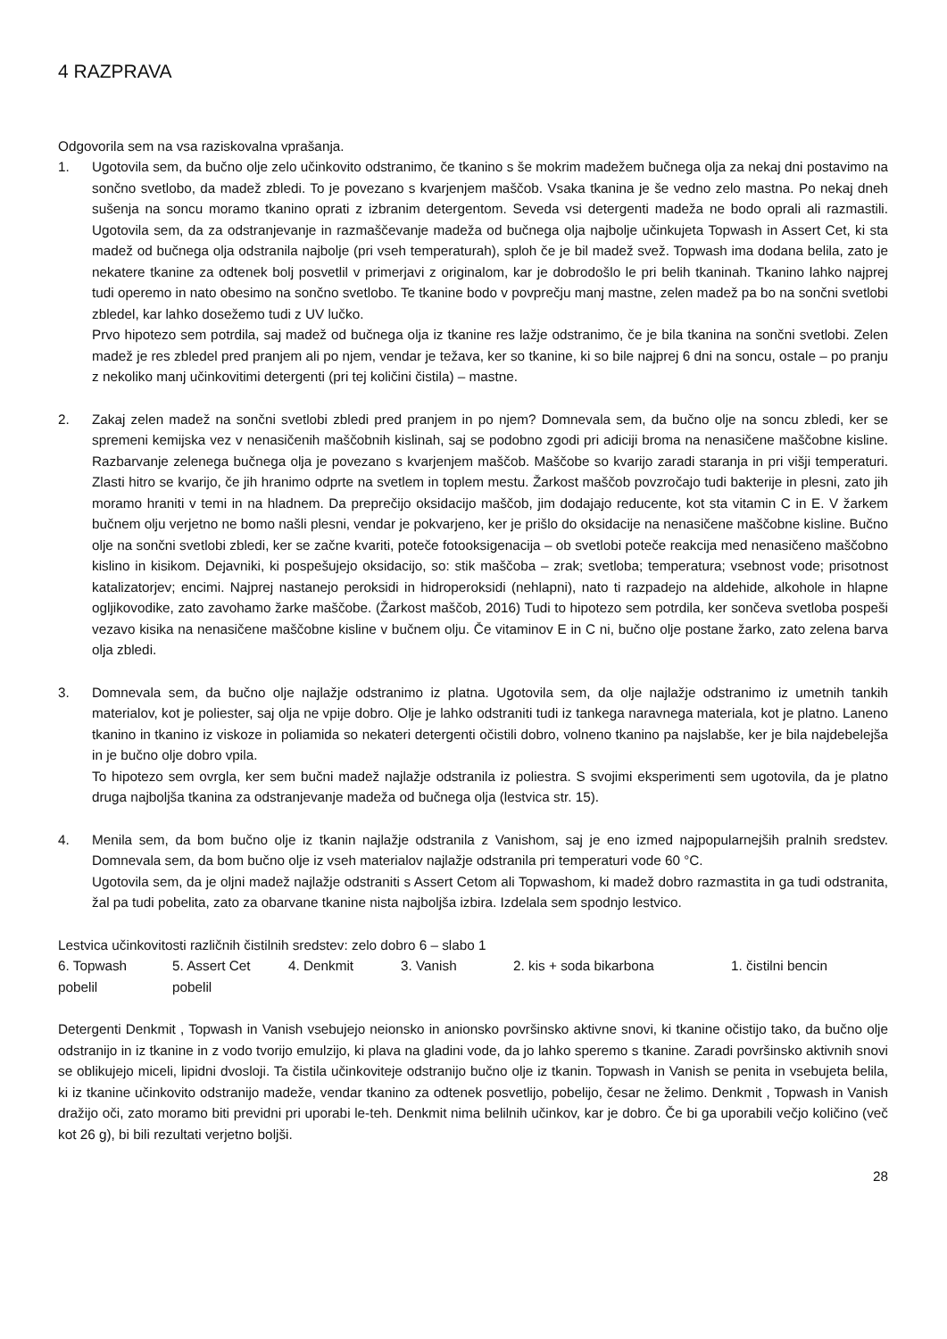4 RAZPRAVA
Odgovorila sem na vsa raziskovalna vprašanja.
1. Ugotovila sem, da bučno olje zelo učinkovito odstranimo, če tkanino s še mokrim madežem bučnega olja za nekaj dni postavimo na sončno svetlobo, da madež zbledi. To je povezano s kvarjenjem maščob. Vsaka tkanina je še vedno zelo mastna. Po nekaj dneh sušenja na soncu moramo tkanino oprati z izbranim detergentom. Seveda vsi detergenti madeža ne bodo oprali ali razmastili. Ugotovila sem, da za odstranjevanje in razmaščevanje madeža od bučnega olja najbolje učinkujeta Topwash in Assert Cet, ki sta madež od bučnega olja odstranila najbolje (pri vseh temperaturah), sploh če je bil madež svež. Topwash ima dodana belila, zato je nekatere tkanine za odtenek bolj posvetlil v primerjavi z originalom, kar je dobrodošlo le pri belih tkaninah. Tkanino lahko najprej tudi operemo in nato obesimo na sončno svetlobo. Te tkanine bodo v povprečju manj mastne, zelen madež pa bo na sončni svetlobi zbledel, kar lahko dosežemo tudi z UV lučko.
Prvo hipotezo sem potrdila, saj madež od bučnega olja iz tkanine res lažje odstranimo, če je bila tkanina na sončni svetlobi. Zelen madež je res zbledel pred pranjem ali po njem, vendar je težava, ker so tkanine, ki so bile najprej 6 dni na soncu, ostale – po pranju z nekoliko manj učinkovitimi detergenti (pri tej količini čistila) – mastne.
2. Zakaj zelen madež na sončni svetlobi zbledi pred pranjem in po njem? Domnevala sem, da bučno olje na soncu zbledi, ker se spremeni kemijska vez v nenasičenih maščobnih kislinah, saj se podobno zgodi pri adiciji broma na nenasičene maščobne kisline. Razbarvanje zelenega bučnega olja je povezano s kvarjenjem maščob. Maščobe so kvarijo zaradi staranja in pri višji temperaturi. Zlasti hitro se kvarijo, če jih hranimo odprte na svetlem in toplem mestu. Žarkost maščob povzročajo tudi bakterije in plesni, zato jih moramo hraniti v temi in na hladnem. Da preprečijo oksidacijo maščob, jim dodajajo reducente, kot sta vitamin C in E. V žarkem bučnem olju verjetno ne bomo našli plesni, vendar je pokvarjeno, ker je prišlo do oksidacije na nenasičene maščobne kisline. Bučno olje na sončni svetlobi zbledi, ker se začne kvariti, poteče fotooksigenacija – ob svetlobi poteče reakcija med nenasičeno maščobno kislino in kisikom. Dejavniki, ki pospešujejo oksidacijo, so: stik maščoba – zrak; svetloba; temperatura; vsebnost vode; prisotnost katalizatorjev; encimi. Najprej nastanejo peroksidi in hidroperoksidi (nehlapni), nato ti razpadejo na aldehide, alkohole in hlapne ogljikovodike, zato zavohamo žarke maščobe. (Žarkost maščob, 2016) Tudi to hipotezo sem potrdila, ker sončeva svetloba pospeši vezavo kisika na nenasičene maščobne kisline v bučnem olju. Če vitaminov E in C ni, bučno olje postane žarko, zato zelena barva olja zbledi.
3. Domnevala sem, da bučno olje najlažje odstranimo iz platna. Ugotovila sem, da olje najlažje odstranimo iz umetnih tankih materialov, kot je poliester, saj olja ne vpije dobro. Olje je lahko odstraniti tudi iz tankega naravnega materiala, kot je platno. Laneno tkanino in tkanino iz viskoze in poliamida so nekateri detergenti očistili dobro, volneno tkanino pa najslabše, ker je bila najdebelejša in je bučno olje dobro vpila.
To hipotezo sem ovrgla, ker sem bučni madež najlažje odstranila iz poliestra. S svojimi eksperimenti sem ugotovila, da je platno druga najboljša tkanina za odstranjevanje madeža od bučnega olja (lestvica str. 15).
4. Menila sem, da bom bučno olje iz tkanin najlažje odstranila z Vanishom, saj je eno izmed najpopularnejših pralnih sredstev. Domnevala sem, da bom bučno olje iz vseh materialov najlažje odstranila pri temperaturi vode 60 °C.
Ugotovila sem, da je oljni madež najlažje odstraniti s Assert Cetom ali Topwashom, ki madež dobro razmastita in ga tudi odstranita, žal pa tudi pobelita, zato za obarvane tkanine nista najboljša izbira. Izdelala sem spodnjo lestvico.
Lestvica učinkovitosti različnih čistilnih sredstev: zelo dobro 6 – slabo 1
6. Topwash 5. Assert Cet 4. Denkmit 3. Vanish 2. kis + soda bikarbona 1. čistilni bencin
pobelil pobelil
Detergenti Denkmit , Topwash in Vanish vsebujejo neionsko in anionsko površinsko aktivne snovi, ki tkanine očistijo tako, da bučno olje odstranijo in iz tkanine in z vodo tvorijo emulzijo, ki plava na gladini vode, da jo lahko speremo s tkanine. Zaradi površinsko aktivnih snovi se oblikujejo miceli, lipidni dvosloji. Ta čistila učinkoviteje odstranijo bučno olje iz tkanin. Topwash in Vanish se penita in vsebujeta belila, ki iz tkanine učinkovito odstranijo madeže, vendar tkanino za odtenek posvetlijo, pobelijo, česar ne želimo. Denkmit , Topwash in Vanish dražijo oči, zato moramo biti previdni pri uporabi le-teh. Denkmit nima belilnih učinkov, kar je dobro. Če bi ga uporabili večjo količino (več kot 26 g), bi bili rezultati verjetno boljši.
28